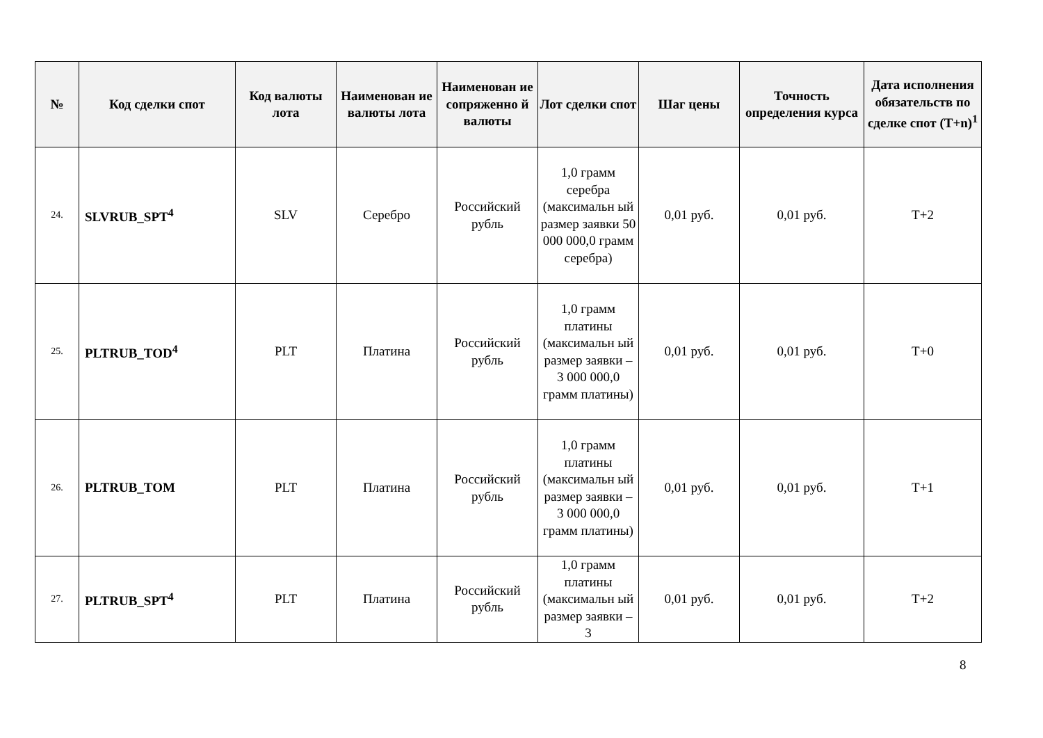| № | Код сделки спот | Код валюты лота | Наименован ие валюты лота | Наименован ие сопряженно й валюты | Лот сделки спот | Шаг цены | Точность определения курса | Дата исполнения обязательств по сделке спот (T+n)<sup>1</sup> |
| --- | --- | --- | --- | --- | --- | --- | --- | --- |
| 24. | SLVRUB_SPT<sup>4</sup> | SLV | Серебро | Российский рубль | 1,0 грамм серебра (максимальн ый размер заявки 50 000 000,0 грамм серебра) | 0,01 руб. | 0,01 руб. | T+2 |
| 25. | PLTRUB_TOD<sup>4</sup> | PLT | Платина | Российский рубль | 1,0 грамм платины (максимальн ый размер заявки – 3 000 000,0 грамм платины) | 0,01 руб. | 0,01 руб. | T+0 |
| 26. | PLTRUB_TOM | PLT | Платина | Российский рубль | 1,0 грамм платины (максимальн ый размер заявки – 3 000 000,0 грамм платины) | 0,01 руб. | 0,01 руб. | T+1 |
| 27. | PLTRUB_SPT<sup>4</sup> | PLT | Платина | Российский рубль | 1,0 грамм платины (максимальн ый размер заявки – 3 | 0,01 руб. | 0,01 руб. | T+2 |
8